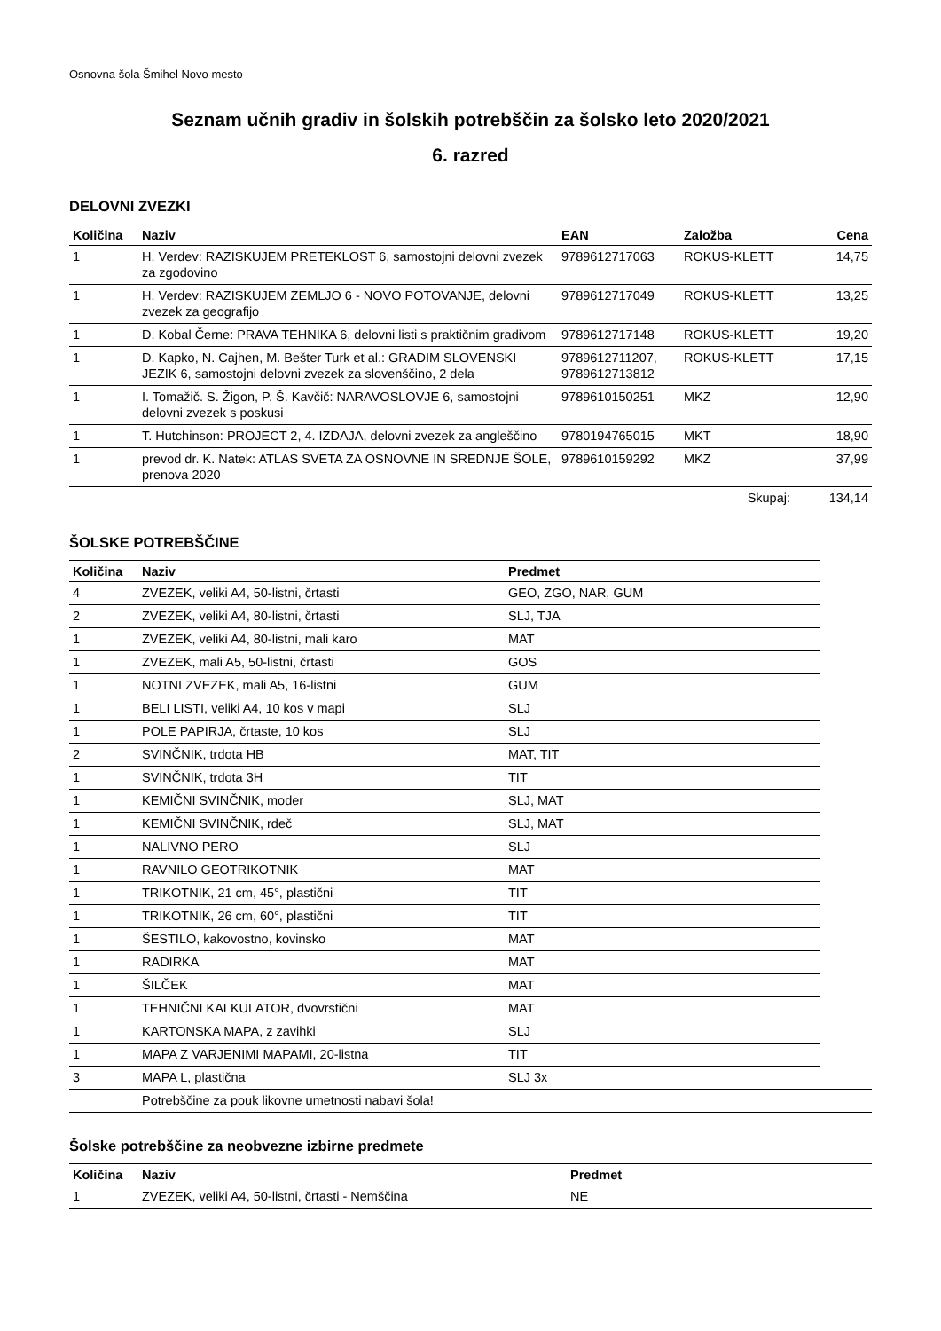Osnovna šola Šmihel Novo mesto
Seznam učnih gradiv in šolskih potrebščin za šolsko leto 2020/2021
6. razred
DELOVNI ZVEZKI
| Količina | Naziv | EAN | Založba | Cena |
| --- | --- | --- | --- | --- |
| 1 | H. Verdev: RAZISKUJEM PRETEKLOST 6, samostojni delovni zvezek za zgodovino | 9789612717063 | ROKUS-KLETT | 14,75 |
| 1 | H. Verdev: RAZISKUJEM ZEMLJO 6 - NOVO POTOVANJE, delovni zvezek za geografijo | 9789612717049 | ROKUS-KLETT | 13,25 |
| 1 | D. Kobal Černe: PRAVA TEHNIKA 6, delovni listi s praktičnim gradivom | 9789612717148 | ROKUS-KLETT | 19,20 |
| 1 | D. Kapko, N. Cajhen, M. Bešter Turk et al.: GRADIM SLOVENSKI JEZIK 6, samostojni delovni zvezek za slovenščino, 2 dela | 9789612711207, 9789612713812 | ROKUS-KLETT | 17,15 |
| 1 | I. Tomažič. S. Žigon, P. Š. Kavčič: NARAVOSLOVJE 6, samostojni delovni zvezek s poskusi | 9789610150251 | MKZ | 12,90 |
| 1 | T. Hutchinson: PROJECT 2, 4. IZDAJA, delovni zvezek za angleščino | 9780194765015 | MKT | 18,90 |
| 1 | prevod dr. K. Natek: ATLAS SVETA ZA OSNOVNE IN SREDNJE ŠOLE, prenova 2020 | 9789610159292 | MKZ | 37,99 |
| | | | Skupaj: | 134,14 |
ŠOLSKE POTREBŠČINE
| Količina | Naziv | Predmet | |
| --- | --- | --- | --- |
| 4 | ZVEZEK, veliki A4, 50-listni, črtasti | GEO, ZGO, NAR, GUM | |
| 2 | ZVEZEK, veliki A4, 80-listni, črtasti | SLJ, TJA | |
| 1 | ZVEZEK, veliki A4, 80-listni, mali karo | MAT | |
| 1 | ZVEZEK, mali A5, 50-listni, črtasti | GOS | |
| 1 | NOTNI ZVEZEK, mali A5, 16-listni | GUM | |
| 1 | BELI LISTI, veliki A4, 10 kos v mapi | SLJ | |
| 1 | POLE PAPIRJA, črtaste, 10 kos | SLJ | |
| 2 | SVINČNIK, trdota HB | MAT, TIT | |
| 1 | SVINČNIK, trdota 3H | TIT | |
| 1 | KEMIČNI SVINČNIK, moder | SLJ, MAT | |
| 1 | KEMIČNI SVINČNIK, rdeč | SLJ, MAT | |
| 1 | NALIVNO PERO | SLJ | |
| 1 | RAVNILO GEOTRIKOTNIK | MAT | |
| 1 | TRIKOTNIK, 21 cm, 45°, plastični | TIT | |
| 1 | TRIKOTNIK, 26 cm, 60°, plastični | TIT | |
| 1 | ŠESTILO, kakovostno, kovinsko | MAT | |
| 1 | RADIRKA | MAT | |
| 1 | ŠILČEK | MAT | |
| 1 | TEHNIČNI KALKULATOR, dvovrstični | MAT | |
| 1 | KARTONSKA MAPA, z zavihki | SLJ | |
| 1 | MAPA Z VARJENIMI MAPAMI, 20-listna | TIT | |
| 3 | MAPA L, plastična | SLJ 3x | |
| | Potrebščine za pouk likovne umetnosti nabavi šola! | | |
Šolske potrebščine za neobvezne izbirne predmete
| Količina | Naziv | Predmet |
| --- | --- | --- |
| 1 | ZVEZEK, veliki A4, 50-listni, črtasti - Nemščina | NE |